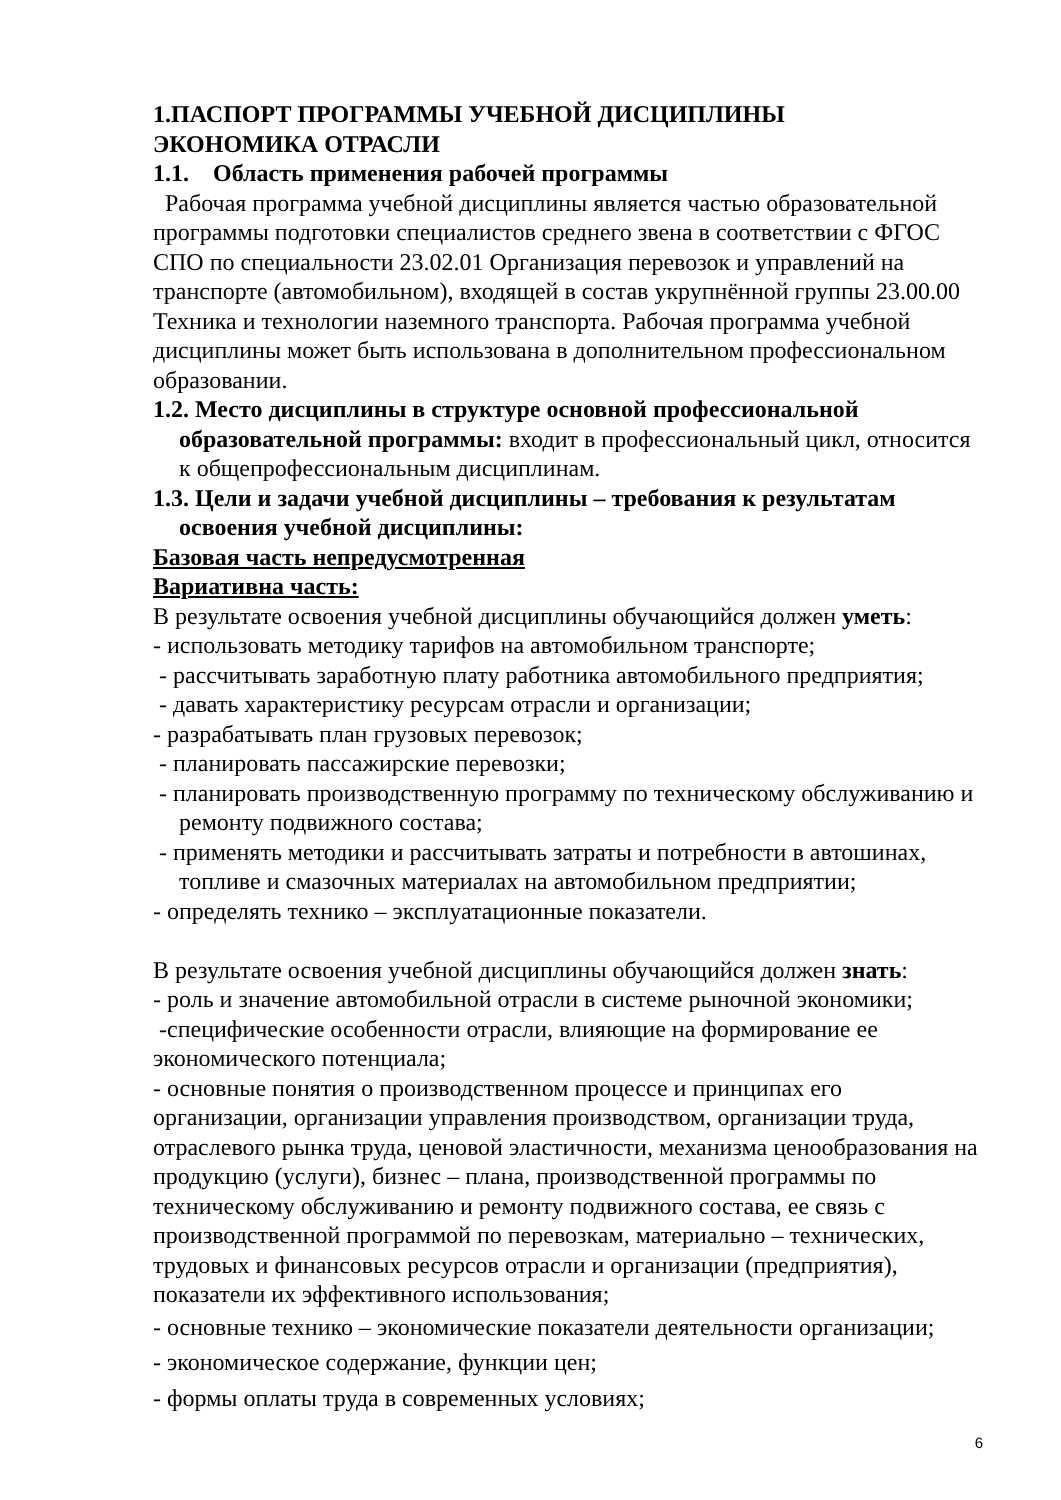1.ПАСПОРТ ПРОГРАММЫ УЧЕБНОЙ ДИСЦИПЛИНЫ
ЭКОНОМИКА ОТРАСЛИ
1.1. Область применения рабочей программы
Рабочая программа учебной дисциплины является частью образовательной программы подготовки специалистов среднего звена в соответствии с ФГОС СПО по специальности 23.02.01 Организация перевозок и управлений на транспорте (автомобильном), входящей в состав укрупнённой группы 23.00.00 Техника и технологии наземного транспорта. Рабочая программа учебной дисциплины может быть использована в дополнительном профессиональном образовании.
1.2. Место дисциплины в структуре основной профессиональной образовательной программы: входит в профессиональный цикл, относится к общепрофессиональным дисциплинам.
1.3. Цели и задачи учебной дисциплины – требования к результатам освоения учебной дисциплины:
Базовая часть непредусмотренная
Вариативна часть:
В результате освоения учебной дисциплины обучающийся должен уметь:
- использовать методику тарифов на автомобильном транспорте;
- рассчитывать заработную плату работника автомобильного предприятия;
- давать характеристику ресурсам отрасли и организации;
- разрабатывать план грузовых перевозок;
- планировать пассажирские перевозки;
- планировать производственную программу по техническому обслуживанию и ремонту подвижного состава;
- применять методики и рассчитывать затраты и потребности в автошинах, топливе и смазочных материалах на автомобильном предприятии;
- определять технико – эксплуатационные показатели.
В результате освоения учебной дисциплины обучающийся должен знать:
- роль и значение автомобильной отрасли в системе рыночной экономики;
-специфические особенности отрасли, влияющие на формирование ее экономического потенциала;
- основные понятия о производственном процессе и принципах его организации, организации управления производством, организации труда, отраслевого рынка труда, ценовой эластичности, механизма ценообразования на продукцию (услуги), бизнес – плана, производственной программы по техническому обслуживанию и ремонту подвижного состава, ее связь с производственной программой по перевозкам, материально – технических, трудовых и финансовых ресурсов отрасли и организации (предприятия), показатели их эффективного использования;
- основные технико – экономические показатели деятельности организации;
- экономическое содержание, функции цен;
- формы оплаты труда в современных условиях;
6